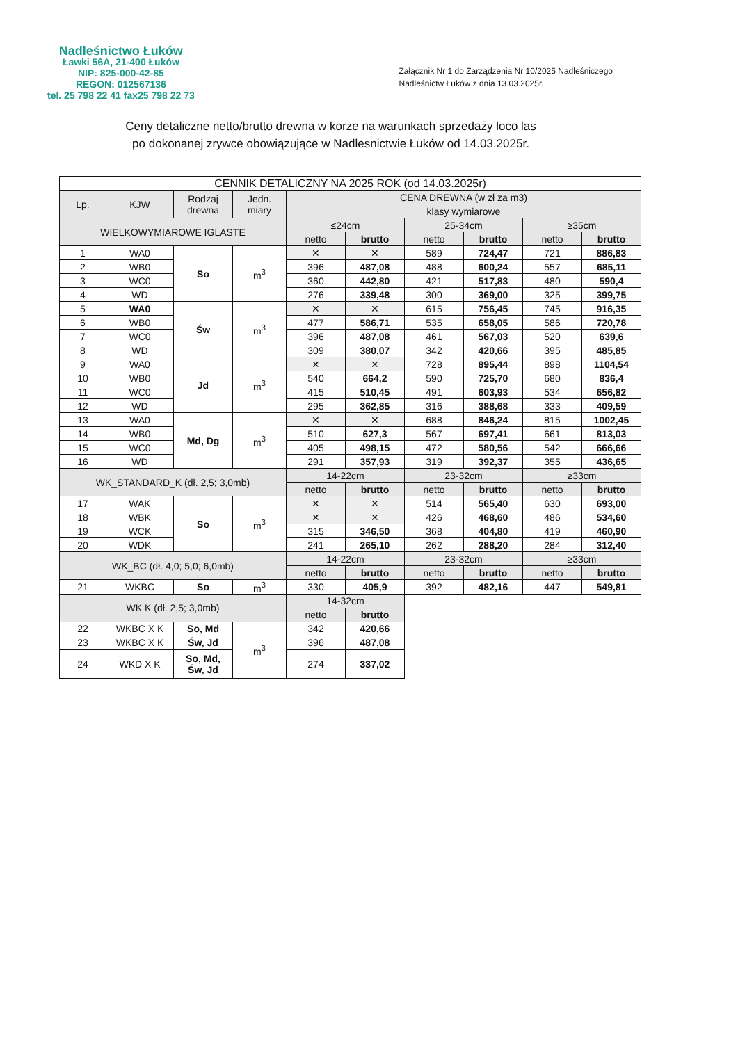Nadleśnictwo Łuków
Ławki 56A, 21-400 Łuków
NIP: 825-000-42-85
REGON: 012567136
tel. 25 798 22 41 fax25 798 22 73
Załącznik Nr 1 do Zarządzenia Nr 10/2025 Nadleśniczego
Nadleśnictw Łuków z dnia 13.03.2025r.
Ceny detaliczne netto/brutto drewna w korze na warunkach sprzedaży loco las
po dokonanej zrywce obowiązujące w Nadlesnictwie Łuków od 14.03.2025r.
| CENNIK DETALICZNY NA 2025 ROK (od 14.03.2025r) | | | | | | | | | |
| --- | --- | --- | --- | --- | --- | --- | --- | --- | --- |
| Lp. | KJW | Rodzaj drewna | Jedn. miary | CENA DREWNA (w zł za m3) | | | | | |
| | | | | klasy wymiarowe | | | | | |
| WIELKOWYMIAROWE IGLASTE | | | | ≤24cm | | 25-34cm | | ≥35cm | |
| | | | | netto | brutto | netto | brutto | netto | brutto |
| 1 | WA0 | So | m<sup>3</sup> | ✕ | ✕ | 589 | 724,47 | 721 | 886,83 |
| 2 | WB0 | | | 396 | 487,08 | 488 | 600,24 | 557 | 685,11 |
| 3 | WC0 | | | 360 | 442,80 | 421 | 517,83 | 480 | 590,4 |
| 4 | WD | | | 276 | 339,48 | 300 | 369,00 | 325 | 399,75 |
| 5 | WA0 | Św | m<sup>3</sup> | ✕ | ✕ | 615 | 756,45 | 745 | 916,35 |
| 6 | WB0 | | | 477 | 586,71 | 535 | 658,05 | 586 | 720,78 |
| 7 | WC0 | | | 396 | 487,08 | 461 | 567,03 | 520 | 639,6 |
| 8 | WD | | | 309 | 380,07 | 342 | 420,66 | 395 | 485,85 |
| 9 | WA0 | Jd | m<sup>3</sup> | ✕ | ✕ | 728 | 895,44 | 898 | 1104,54 |
| 10 | WB0 | | | 540 | 664,2 | 590 | 725,70 | 680 | 836,4 |
| 11 | WC0 | | | 415 | 510,45 | 491 | 603,93 | 534 | 656,82 |
| 12 | WD | | | 295 | 362,85 | 316 | 388,68 | 333 | 409,59 |
| 13 | WA0 | Md, Dg | m<sup>3</sup> | ✕ | ✕ | 688 | 846,24 | 815 | 1002,45 |
| 14 | WB0 | | | 510 | 627,3 | 567 | 697,41 | 661 | 813,03 |
| 15 | WC0 | | | 405 | 498,15 | 472 | 580,56 | 542 | 666,66 |
| 16 | WD | | | 291 | 357,93 | 319 | 392,37 | 355 | 436,65 |
| WK_STANDARD_K (dł. 2,5; 3,0mb) | | | | 14-22cm | | 23-32cm | | ≥33cm | |
| | | | | netto | brutto | netto | brutto | netto | brutto |
| 17 | WAK | So | m<sup>3</sup> | ✕ | ✕ | 514 | 565,40 | 630 | 693,00 |
| 18 | WBK | | | ✕ | ✕ | 426 | 468,60 | 486 | 534,60 |
| 19 | WCK | | | 315 | 346,50 | 368 | 404,80 | 419 | 460,90 |
| 20 | WDK | | | 241 | 265,10 | 262 | 288,20 | 284 | 312,40 |
| WK_BC (dł. 4,0; 5,0; 6,0mb) | | | | 14-22cm | | 23-32cm | | ≥33cm | |
| | | | | netto | brutto | netto | brutto | netto | brutto |
| 21 | WKBC | So | m<sup>3</sup> | 330 | 405,9 | 392 | 482,16 | 447 | 549,81 |
| WK K (dł. 2,5; 3,0mb) | | | | 14-32cm | | | | | |
| | | | | netto | brutto | | | | |
| 22 | WKBC X K | So, Md | m<sup>3</sup> | 342 | 420,66 | | | | |
| 23 | WKBC X K | Św, Jd | | 396 | 487,08 | | | | |
| 24 | WKD X K | So, Md, Św, Jd | | 274 | 337,02 | | | | |